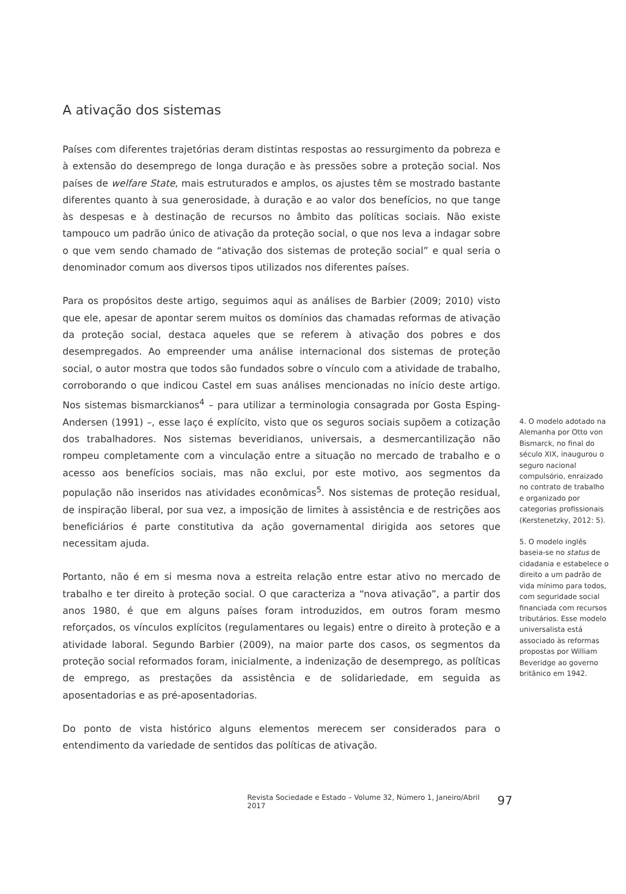A ativação dos sistemas
Países com diferentes trajetórias deram distintas respostas ao ressurgimento da pobreza e à extensão do desemprego de longa duração e às pressões sobre a proteção social. Nos países de welfare State, mais estruturados e amplos, os ajustes têm se mostrado bastante diferentes quanto à sua generosidade, à duração e ao valor dos benefícios, no que tange às despesas e à destinação de recursos no âmbito das políticas sociais. Não existe tampouco um padrão único de ativação da proteção social, o que nos leva a indagar sobre o que vem sendo chamado de “ativação dos sistemas de proteção social” e qual seria o denominador comum aos diversos tipos utilizados nos diferentes países.
Para os propósitos deste artigo, seguimos aqui as análises de Barbier (2009; 2010) visto que ele, apesar de apontar serem muitos os domínios das chamadas reformas de ativação da proteção social, destaca aqueles que se referem à ativação dos pobres e dos desempregados. Ao empreender uma análise internacional dos sistemas de proteção social, o autor mostra que todos são fundados sobre o vínculo com a atividade de trabalho, corroborando o que indicou Castel em suas análises mencionadas no início deste artigo. Nos sistemas bismarckianos<sup>4</sup> – para utilizar a terminologia consagrada por Gosta Esping-Andersen (1991) –, esse laço é explícito, visto que os seguros sociais supõem a cotização dos trabalhadores. Nos sistemas beveridianos, universais, a desmercantilização não rompeu completamente com a vinculação entre a situação no mercado de trabalho e o acesso aos benefícios sociais, mas não exclui, por este motivo, aos segmentos da população não inseridos nas atividades econômicas<sup>5</sup>. Nos sistemas de proteção residual, de inspiração liberal, por sua vez, a imposição de limites à assistência e de restrições aos beneficiários é parte constitutiva da ação governamental dirigida aos setores que necessitam ajuda.
Portanto, não é em si mesma nova a estreita relação entre estar ativo no mercado de trabalho e ter direito à proteção social. O que caracteriza a “nova ativação”, a partir dos anos 1980, é que em alguns países foram introduzidos, em outros foram mesmo reforçados, os vínculos explícitos (regulamentares ou legais) entre o direito à proteção e a atividade laboral. Segundo Barbier (2009), na maior parte dos casos, os segmentos da proteção social reformados foram, inicialmente, a indenização de desemprego, as políticas de emprego, as prestações da assistência e de solidariedade, em seguida as aposentadorias e as pré-aposentadorias.
Do ponto de vista histórico alguns elementos merecem ser considerados para o entendimento da variedade de sentidos das políticas de ativação.
4. O modelo adotado na Alemanha por Otto von Bismarck, no final do século XIX, inaugurou o seguro nacional compulsório, enraizado no contrato de trabalho e organizado por categorias profissionais (Kerstenetzky, 2012: 5).
5. O modelo inglês baseia-se no status de cidadania e estabelece o direito a um padrão de vida mínimo para todos, com seguridade social financiada com recursos tributários. Esse modelo universalista está associado às reformas propostas por William Beveridge ao governo britânico em 1942.
Revista Sociedade e Estado – Volume 32, Número 1, Janeiro/Abril 2017 97